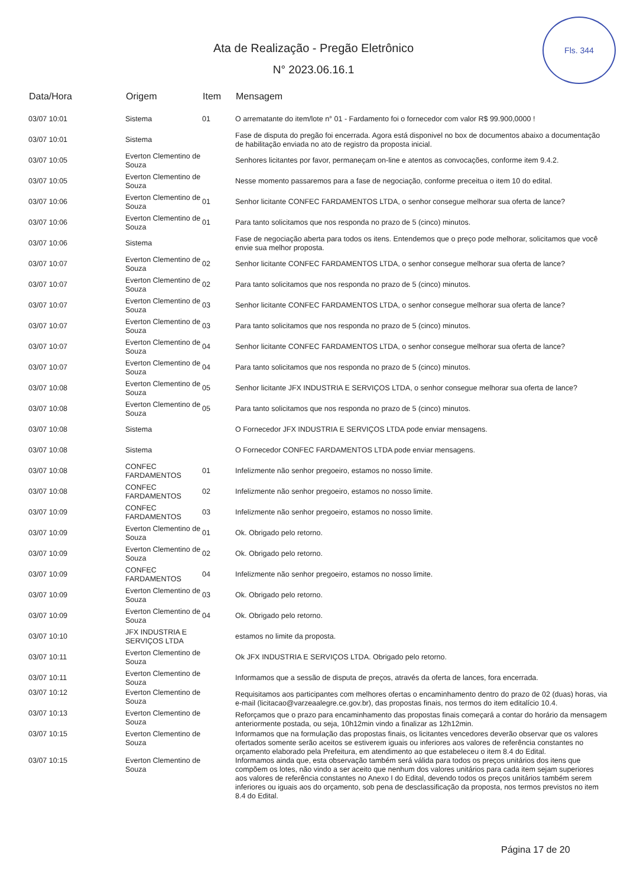Fls. 344
Ata de Realização - Pregão Eletrônico
N° 2023.06.16.1
| Data/Hora | Origem | Item | Mensagem |
| --- | --- | --- | --- |
| 03/07 10:01 | Sistema | 01 | O arrematante do item/lote n° 01 - Fardamento foi o fornecedor com valor R$ 99.900,0000 ! |
| 03/07 10:01 | Sistema | | Fase de disputa do pregão foi encerrada. Agora está disponivel no box de documentos abaixo a documentação de habilitação enviada no ato de registro da proposta inicial. |
| 03/07 10:05 | Everton Clementino de Souza | | Senhores licitantes por favor, permaneçam on-line e atentos as convocações, conforme item 9.4.2. |
| 03/07 10:05 | Everton Clementino de Souza | | Nesse momento passaremos para a fase de negociação, conforme preceitua o item 10 do edital. |
| 03/07 10:06 | Everton Clementino de Souza | 01 | Senhor licitante CONFEC FARDAMENTOS LTDA, o senhor consegue melhorar sua oferta de lance? |
| 03/07 10:06 | Everton Clementino de Souza | 01 | Para tanto solicitamos que nos responda no prazo de 5 (cinco) minutos. |
| 03/07 10:06 | Sistema | | Fase de negociação aberta para todos os itens. Entendemos que o preço pode melhorar, solicitamos que você envie sua melhor proposta. |
| 03/07 10:07 | Everton Clementino de Souza | 02 | Senhor licitante CONFEC FARDAMENTOS LTDA, o senhor consegue melhorar sua oferta de lance? |
| 03/07 10:07 | Everton Clementino de Souza | 02 | Para tanto solicitamos que nos responda no prazo de 5 (cinco) minutos. |
| 03/07 10:07 | Everton Clementino de Souza | 03 | Senhor licitante CONFEC FARDAMENTOS LTDA, o senhor consegue melhorar sua oferta de lance? |
| 03/07 10:07 | Everton Clementino de Souza | 03 | Para tanto solicitamos que nos responda no prazo de 5 (cinco) minutos. |
| 03/07 10:07 | Everton Clementino de Souza | 04 | Senhor licitante CONFEC FARDAMENTOS LTDA, o senhor consegue melhorar sua oferta de lance? |
| 03/07 10:07 | Everton Clementino de Souza | 04 | Para tanto solicitamos que nos responda no prazo de 5 (cinco) minutos. |
| 03/07 10:08 | Everton Clementino de Souza | 05 | Senhor licitante JFX INDUSTRIA E SERVIÇOS LTDA, o senhor consegue melhorar sua oferta de lance? |
| 03/07 10:08 | Everton Clementino de Souza | 05 | Para tanto solicitamos que nos responda no prazo de 5 (cinco) minutos. |
| 03/07 10:08 | Sistema | | O Fornecedor JFX INDUSTRIA E SERVIÇOS LTDA pode enviar mensagens. |
| 03/07 10:08 | Sistema | | O Fornecedor CONFEC FARDAMENTOS LTDA pode enviar mensagens. |
| 03/07 10:08 | CONFEC FARDAMENTOS | 01 | Infelizmente não senhor pregoeiro, estamos no nosso limite. |
| 03/07 10:08 | CONFEC FARDAMENTOS | 02 | Infelizmente não senhor pregoeiro, estamos no nosso limite. |
| 03/07 10:09 | CONFEC FARDAMENTOS | 03 | Infelizmente não senhor pregoeiro, estamos no nosso limite. |
| 03/07 10:09 | Everton Clementino de Souza | 01 | Ok. Obrigado pelo retorno. |
| 03/07 10:09 | Everton Clementino de Souza | 02 | Ok. Obrigado pelo retorno. |
| 03/07 10:09 | CONFEC FARDAMENTOS | 04 | Infelizmente não senhor pregoeiro, estamos no nosso limite. |
| 03/07 10:09 | Everton Clementino de Souza | 03 | Ok. Obrigado pelo retorno. |
| 03/07 10:09 | Everton Clementino de Souza | 04 | Ok. Obrigado pelo retorno. |
| 03/07 10:10 | JFX INDUSTRIA E SERVIÇOS LTDA | | estamos no limite da proposta. |
| 03/07 10:11 | Everton Clementino de Souza | | Ok JFX INDUSTRIA E SERVIÇOS LTDA. Obrigado pelo retorno. |
| 03/07 10:11 | Everton Clementino de Souza | | Informamos que a sessão de disputa de preços, através da oferta de lances, fora encerrada. |
| 03/07 10:12 | Everton Clementino de Souza | | Requisitamos aos participantes com melhores ofertas o encaminhamento dentro do prazo de 02 (duas) horas, via e-mail (licitacao@varzeaalegre.ce.gov.br), das propostas finais, nos termos do item editalício 10.4. |
| 03/07 10:13 | Everton Clementino de Souza | | Reforçamos que o prazo para encaminhamento das propostas finais começará a contar do horário da mensagem anteriormente postada, ou seja, 10h12min vindo a finalizar as 12h12min. |
| 03/07 10:15 | Everton Clementino de Souza | | Informamos que na formulação das propostas finais, os licitantes vencedores deverão observar que os valores ofertados somente serão aceitos se estiverem iguais ou inferiores aos valores de referência constantes no orçamento elaborado pela Prefeitura, em atendimento ao que estabeleceu o item 8.4 do Edital. |
| 03/07 10:15 | Everton Clementino de Souza | | Informamos ainda que, esta observação também será válida para todos os preços unitários dos itens que compõem os lotes, não vindo a ser aceito que nenhum dos valores unitários para cada item sejam superiores aos valores de referência constantes no Anexo I do Edital, devendo todos os preços unitários também serem inferiores ou iguais aos do orçamento, sob pena de desclassificação da proposta, nos termos previstos no item 8.4 do Edital. |
Página 17 de 20